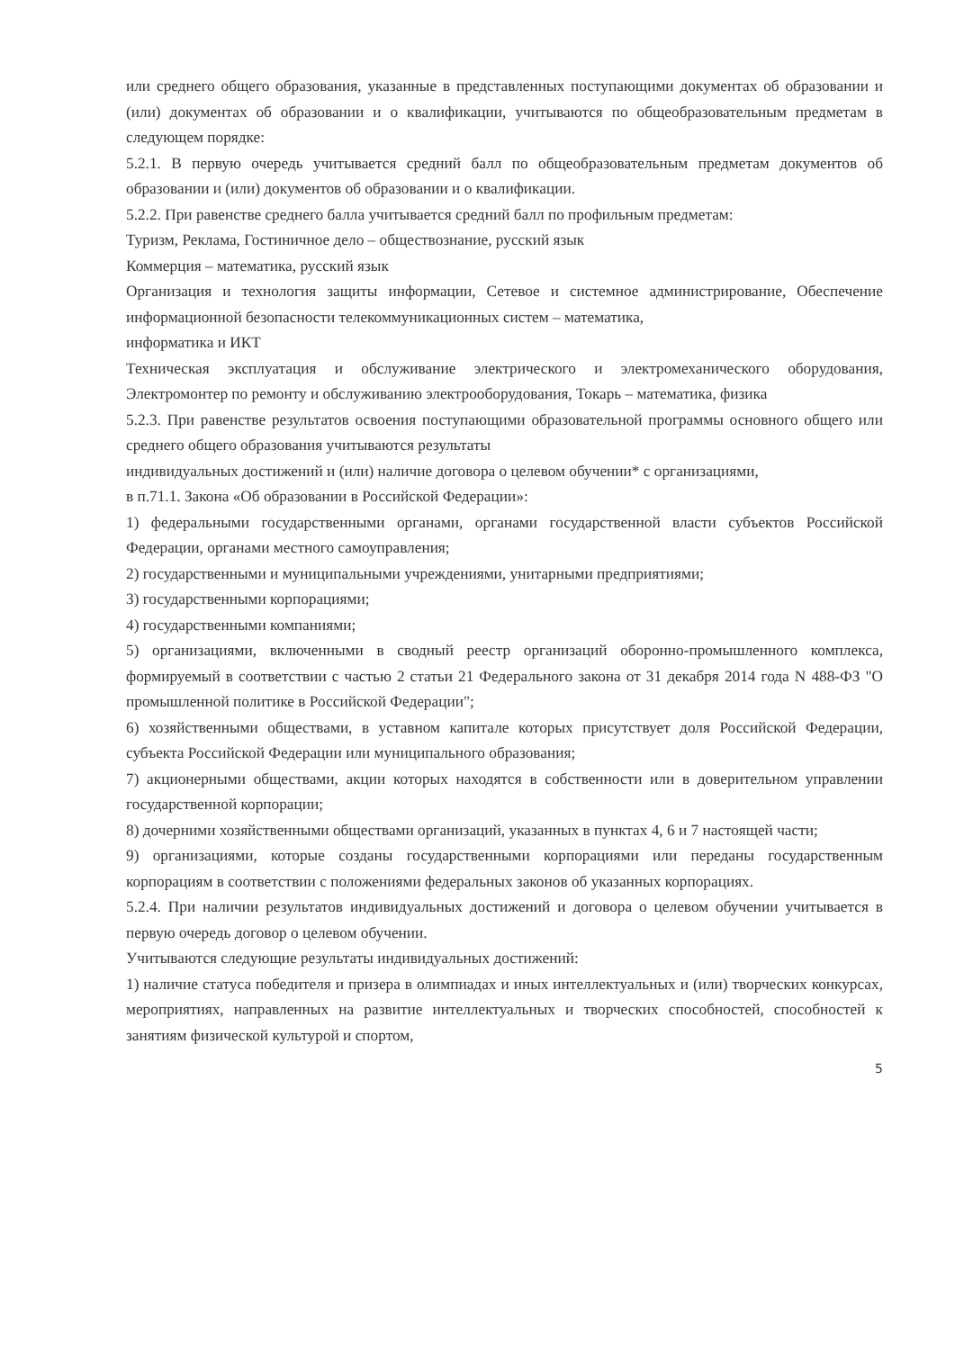или среднего общего образования, указанные в представленных поступающими документах об образовании и (или) документах об образовании и о квалификации, учитываются по общеобразовательным предметам в следующем порядке:
5.2.1. В первую очередь учитывается средний балл по общеобразовательным предметам документов об образовании и (или) документов об образовании и о квалификации.
5.2.2. При равенстве среднего балла учитывается средний балл по профильным предметам:
Туризм, Реклама, Гостиничное дело – обществознание, русский язык
Коммерция – математика, русский язык
Организация и технология защиты информации, Сетевое и системное администрирование, Обеспечение информационной безопасности телекоммуникационных систем – математика,
информатика и ИКТ
Техническая эксплуатация и обслуживание электрического и электромеханического оборудования, Электромонтер по ремонту и обслуживанию электрооборудования, Токарь – математика, физика
5.2.3. При равенстве результатов освоения поступающими образовательной программы основного общего или среднего общего образования учитываются результаты
индивидуальных достижений и (или) наличие договора о целевом обучении* с организациями,
в п.71.1. Закона «Об образовании в Российской Федерации»:
1) федеральными государственными органами, органами государственной власти субъектов Российской Федерации, органами местного самоуправления;
2) государственными и муниципальными учреждениями, унитарными предприятиями;
3) государственными корпорациями;
4) государственными компаниями;
5) организациями, включенными в сводный реестр организаций оборонно-промышленного комплекса, формируемый в соответствии с частью 2 статьи 21 Федерального закона от 31 декабря 2014 года N 488-ФЗ "О промышленной политике в Российской Федерации";
6) хозяйственными обществами, в уставном капитале которых присутствует доля Российской Федерации, субъекта Российской Федерации или муниципального образования;
7) акционерными обществами, акции которых находятся в собственности или в доверительном управлении государственной корпорации;
8) дочерними хозяйственными обществами организаций, указанных в пунктах 4, 6 и 7 настоящей части;
9) организациями, которые созданы государственными корпорациями или переданы государственным корпорациям в соответствии с положениями федеральных законов об указанных корпорациях.
5.2.4. При наличии результатов индивидуальных достижений и договора о целевом обучении учитывается в первую очередь договор о целевом обучении.
Учитываются следующие результаты индивидуальных достижений:
1) наличие статуса победителя и призера в олимпиадах и иных интеллектуальных и (или) творческих конкурсах, мероприятиях, направленных на развитие интеллектуальных и творческих способностей, способностей к занятиям физической культурой и спортом,
5